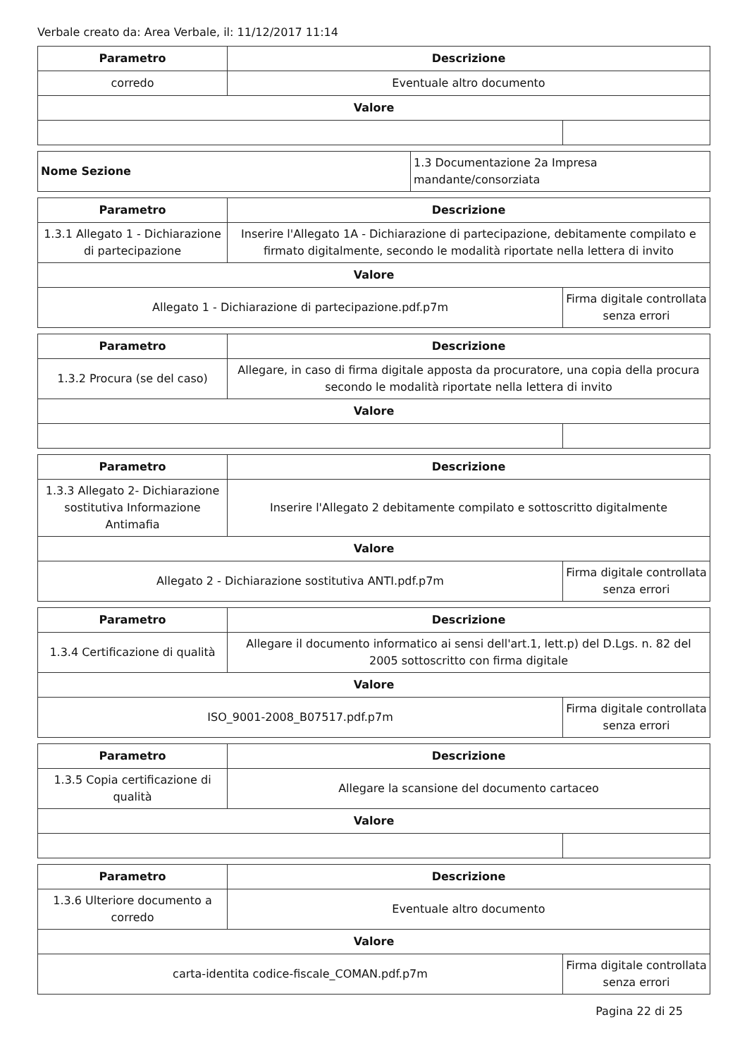Verbale creato da: Area Verbale, il: 11/12/2017 11:14
| Parametro | Descrizione | |
| --- | --- | --- |
| corredo | Eventuale altro documento | |
| Valore | | |
| Nome Sezione | 1.3 Documentazione 2a Impresa mandante/consorziata |
| Parametro | Descrizione | |
| --- | --- | --- |
| 1.3.1 Allegato 1 - Dichiarazione di partecipazione | Inserire l'Allegato 1A - Dichiarazione di partecipazione, debitamente compilato e firmato digitalmente, secondo le modalità riportate nella lettera di invito | |
| Valore | | |
| Allegato 1 - Dichiarazione di partecipazione.pdf.p7m | | Firma digitale controllata senza errori |
| Parametro | Descrizione | |
| --- | --- | --- |
| 1.3.2 Procura (se del caso) | Allegare, in caso di firma digitale apposta da procuratore, una copia della procura secondo le modalità riportate nella lettera di invito | |
| Valore | | |
| Parametro | Descrizione | |
| --- | --- | --- |
| 1.3.3 Allegato 2- Dichiarazione sostitutiva Informazione Antimafia | Inserire l'Allegato 2 debitamente compilato e sottoscritto digitalmente | |
| Valore | | |
| Allegato 2 - Dichiarazione sostitutiva ANTI.pdf.p7m | | Firma digitale controllata senza errori |
| Parametro | Descrizione | |
| --- | --- | --- |
| 1.3.4 Certificazione di qualità | Allegare il documento informatico ai sensi dell'art.1, lett.p) del D.Lgs. n. 82 del 2005 sottoscritto con firma digitale | |
| Valore | | |
| ISO_9001-2008_B07517.pdf.p7m | | Firma digitale controllata senza errori |
| Parametro | Descrizione | |
| --- | --- | --- |
| 1.3.5 Copia certificazione di qualità | Allegare la scansione del documento cartaceo | |
| Valore | | |
| Parametro | Descrizione | |
| --- | --- | --- |
| 1.3.6 Ulteriore documento a corredo | Eventuale altro documento | |
| Valore | | |
| carta-identita codice-fiscale_COMAN.pdf.p7m | | Firma digitale controllata senza errori |
Pagina 22 di 25